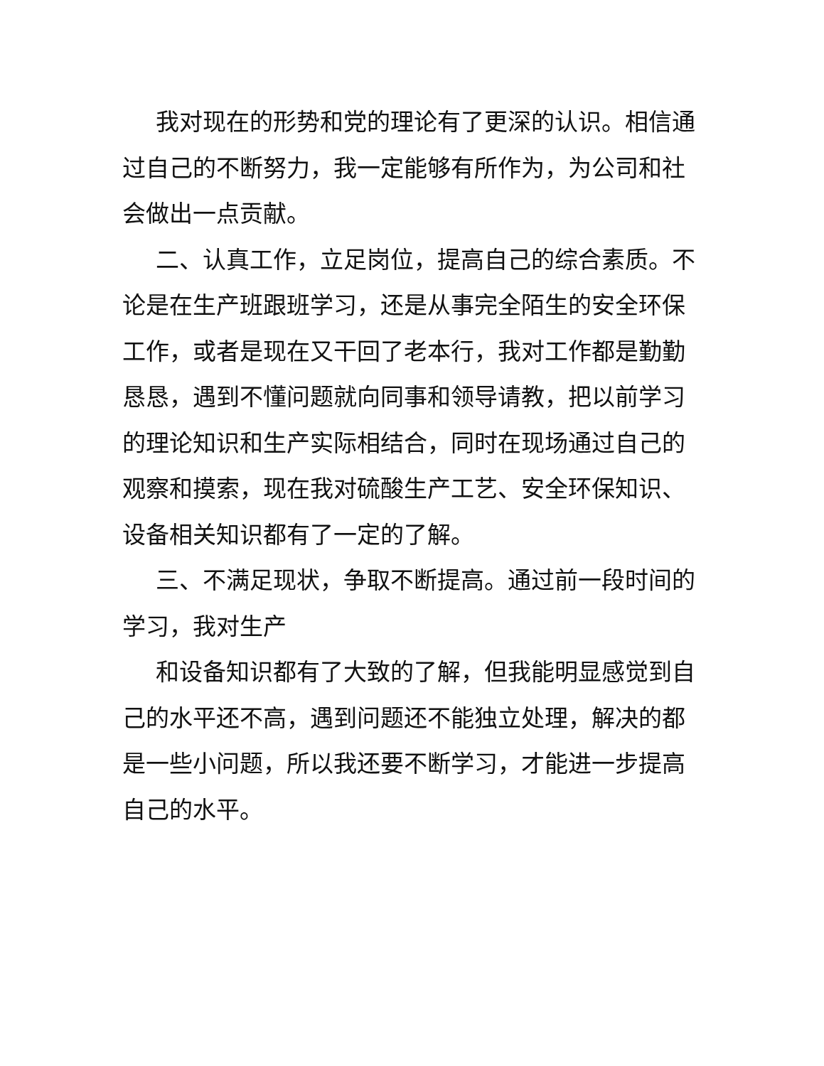我对现在的形势和党的理论有了更深的认识。相信通过自己的不断努力，我一定能够有所作为，为公司和社会做出一点贡献。
二、认真工作，立足岗位，提高自己的综合素质。不论是在生产班跟班学习，还是从事完全陌生的安全环保工作，或者是现在又干回了老本行，我对工作都是勤勤恳恳，遇到不懂问题就向同事和领导请教，把以前学习的理论知识和生产实际相结合，同时在现场通过自己的观察和摸索，现在我对硫酸生产工艺、安全环保知识、设备相关知识都有了一定的了解。
三、不满足现状，争取不断提高。通过前一段时间的学习，我对生产
和设备知识都有了大致的了解，但我能明显感觉到自己的水平还不高，遇到问题还不能独立处理，解决的都是一些小问题，所以我还要不断学习，才能进一步提高自己的水平。